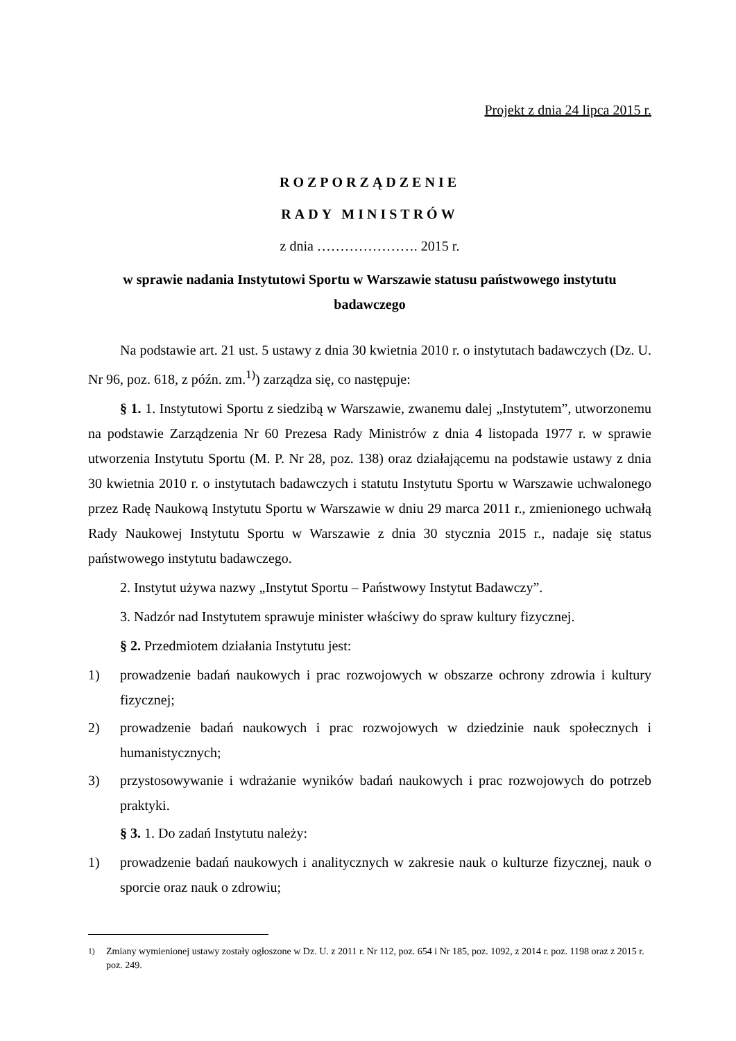Projekt z dnia 24 lipca 2015 r.
ROZPORZĄDZENIE
RADY MINISTRÓW
z dnia …………………. 2015 r.
w sprawie nadania Instytutowi Sportu w Warszawie statusu państwowego instytutu badawczego
Na podstawie art. 21 ust. 5 ustawy z dnia 30 kwietnia 2010 r. o instytutach badawczych (Dz. U. Nr 96, poz. 618, z późn. zm.<sup>1)</sup>) zarządza się, co następuje:
§ 1. 1. Instytutowi Sportu z siedzibą w Warszawie, zwanemu dalej „Instytutem”, utworzonemu na podstawie Zarządzenia Nr 60 Prezesa Rady Ministrów z dnia 4 listopada 1977 r. w sprawie utworzenia Instytutu Sportu (M. P. Nr 28, poz. 138) oraz działającemu na podstawie ustawy z dnia 30 kwietnia 2010 r. o instytutach badawczych i statutu Instytutu Sportu w Warszawie uchwalonego przez Radę Naukową Instytutu Sportu w Warszawie w dniu 29 marca 2011 r., zmienionego uchwałą Rady Naukowej Instytutu Sportu w Warszawie z dnia 30 stycznia 2015 r., nadaje się status państwowego instytutu badawczego.
2. Instytut używa nazwy „Instytut Sportu – Państwowy Instytut Badawczy”.
3. Nadzór nad Instytutem sprawuje minister właściwy do spraw kultury fizycznej.
§ 2. Przedmiotem działania Instytutu jest:
1) prowadzenie badań naukowych i prac rozwojowych w obszarze ochrony zdrowia i kultury fizycznej;
2) prowadzenie badań naukowych i prac rozwojowych w dziedzinie nauk społecznych i humanistycznych;
3) przystosowywanie i wdrażanie wyników badań naukowych i prac rozwojowych do potrzeb praktyki.
§ 3. 1. Do zadań Instytutu należy:
1) prowadzenie badań naukowych i analitycznych w zakresie nauk o kulturze fizycznej, nauk o sporcie oraz nauk o zdrowiu;
<sup>1)</sup> Zmiany wymienionej ustawy zostały ogłoszone w Dz. U. z 2011 r. Nr 112, poz. 654 i Nr 185, poz. 1092, z 2014 r. poz. 1198 oraz z 2015 r. poz. 249.